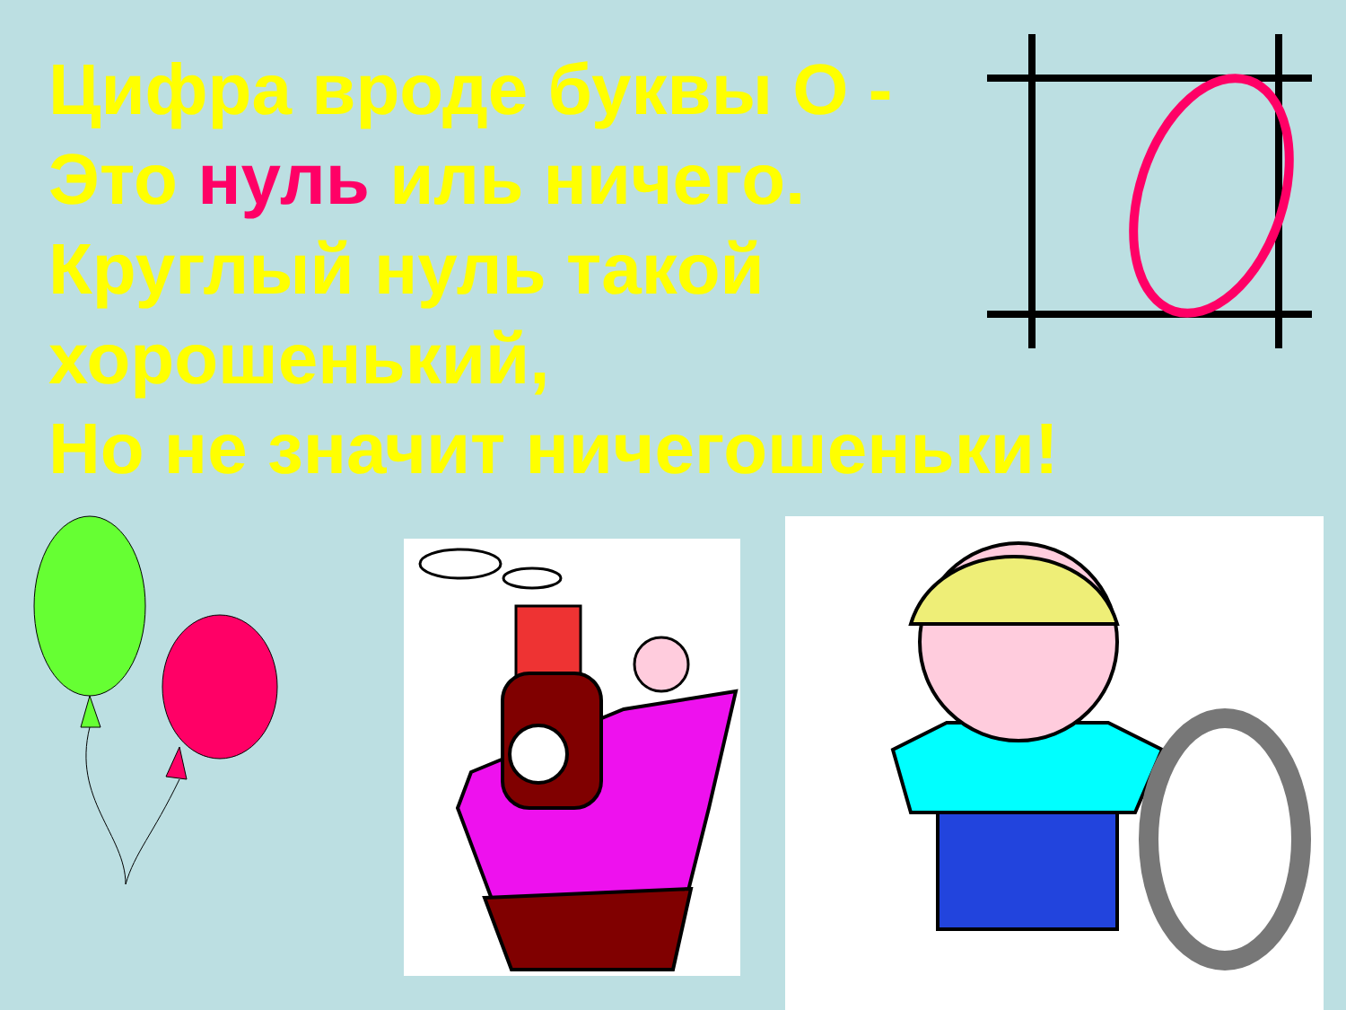Цифра вроде буквы О -
Это нуль иль ничего.
Круглый нуль такой
хорошенький,
Но не значит ничегошеньки!